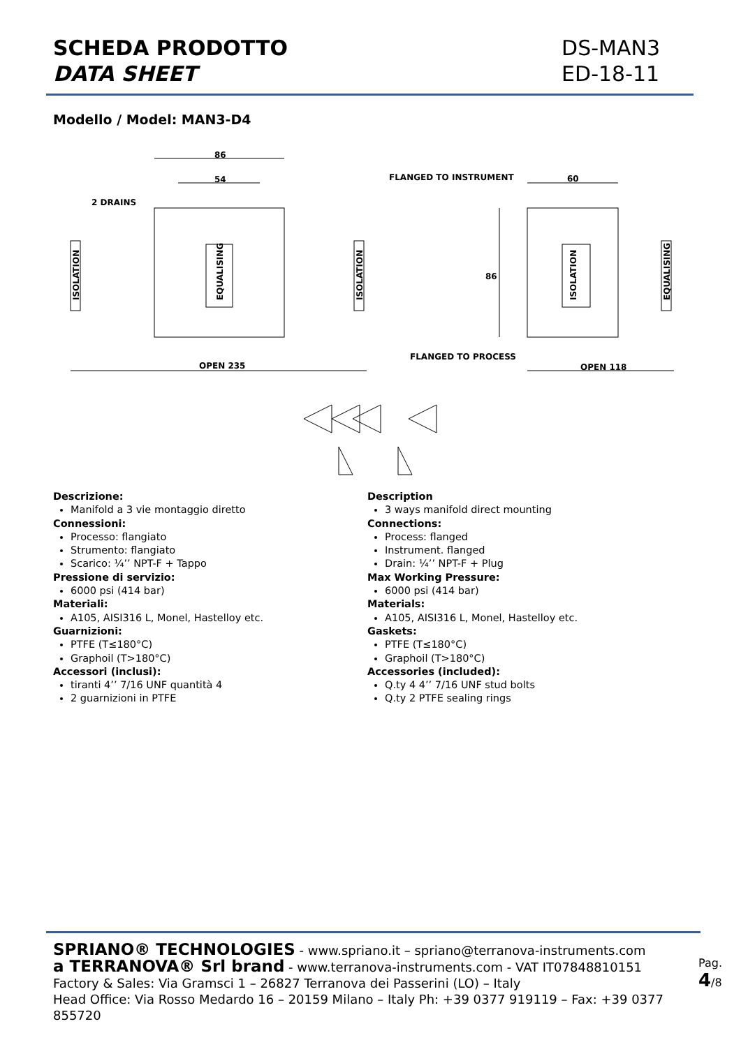SCHEDA PRODOTTO
DATA SHEET
DS-MAN3
ED-18-11
Modello / Model: MAN3-D4
86
54
2 DRAINS
OPEN 235
FLANGED TO INSTRUMENT
60
FLANGED TO PROCESS
OPEN 118
86
ISOLATION
ISOLATION
EQUALISING
ISOLATION
EQUALISING
Descrizione:
Manifold a 3 vie montaggio diretto
Connessioni:
Processo: flangiato
Strumento: flangiato
Scarico: ¼’’ NPT-F + Tappo
Pressione di servizio:
6000 psi (414 bar)
Materiali:
A105, AISI316 L, Monel, Hastelloy etc.
Guarnizioni:
PTFE (T≤180°C)
Graphoil (T>180°C)
Accessori (inclusi):
tiranti 4’’ 7/16 UNF quantità 4
2 guarnizioni in PTFE
Description
3 ways manifold direct mounting
Connections:
Process: flanged
Instrument. flanged
Drain: ¼’’ NPT-F + Plug
Max Working Pressure:
6000 psi (414 bar)
Materials:
A105, AISI316 L, Monel, Hastelloy etc.
Gaskets:
PTFE (T≤180°C)
Graphoil (T>180°C)
Accessories (included):
Q.ty 4 4’’ 7/16 UNF stud bolts
Q.ty 2 PTFE sealing rings
SPRIANO® TECHNOLOGIES - www.spriano.it – spriano@terranova-instruments.com
a TERRANOVA® Srl brand - www.terranova-instruments.com - VAT IT07848810151
Factory & Sales: Via Gramsci 1 – 26827 Terranova dei Passerini (LO) – Italy
Head Office: Via Rosso Medardo 16 – 20159 Milano – Italy Ph: +39 0377 919119 – Fax: +39 0377 855720
Pag. 4/8